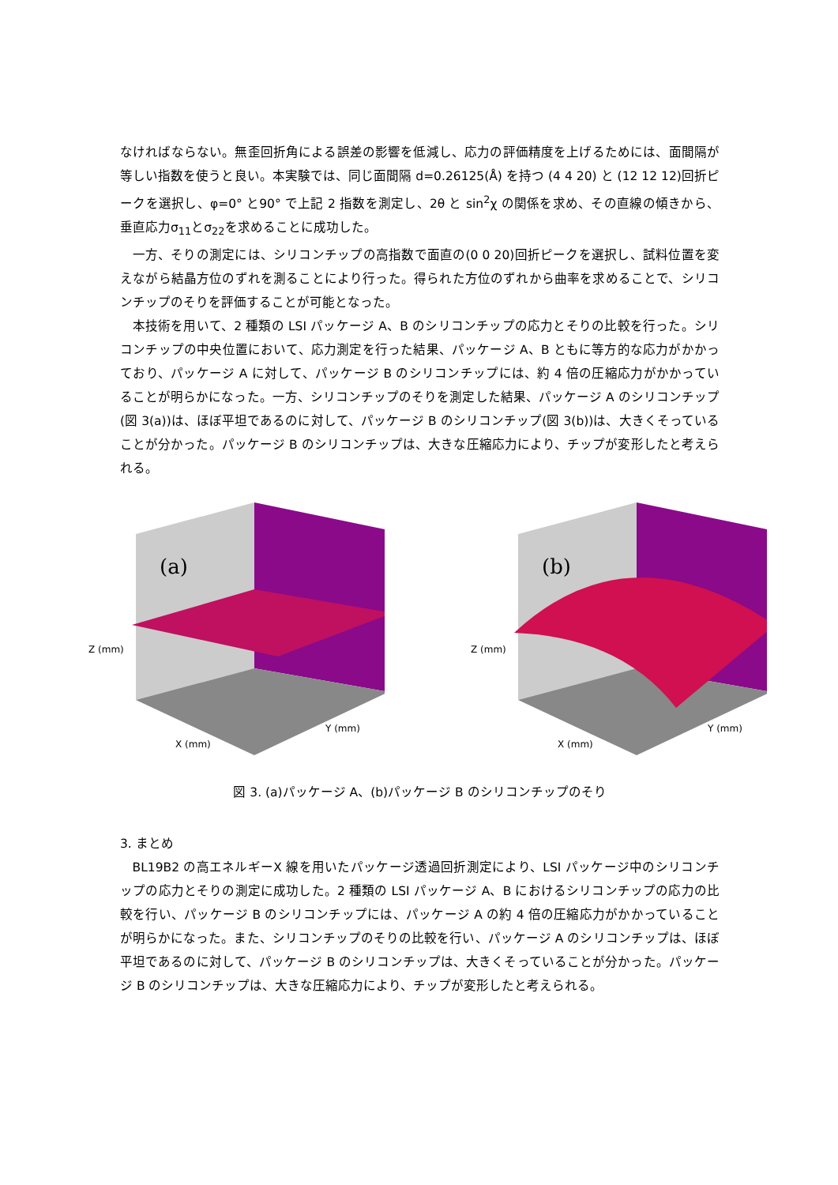なければならない。無歪回折角による誤差の影響を低減し、応力の評価精度を上げるためには、面間隔が等しい指数を使うと良い。本実験では、同じ面間隔 d=0.26125(Å) を持つ (4 4 20) と (12 12 12)回折ピークを選択し、φ=0° と90° で上記 2 指数を測定し、2θ と sin<sup>2</sup>χ の関係を求め、その直線の傾きから、垂直応力σ<sub>11</sub>とσ<sub>22</sub>を求めることに成功した。
一方、そりの測定には、シリコンチップの高指数で面直の(0 0 20)回折ピークを選択し、試料位置を変えながら結晶方位のずれを測ることにより行った。得られた方位のずれから曲率を求めることで、シリコンチップのそりを評価することが可能となった。
本技術を用いて、2 種類の LSI パッケージ A、B のシリコンチップの応力とそりの比較を行った。シリコンチップの中央位置において、応力測定を行った結果、パッケージ A、B ともに等方的な応力がかかっており、パッケージ A に対して、パッケージ B のシリコンチップには、約 4 倍の圧縮応力がかかっていることが明らかになった。一方、シリコンチップのそりを測定した結果、パッケージ A のシリコンチップ(図 3(a))は、ほぼ平坦であるのに対して、パッケージ B のシリコンチップ(図 3(b))は、大きくそっていることが分かった。パッケージ B のシリコンチップは、大きな圧縮応力により、チップが変形したと考えられる。
(a)
Z (mm)
X (mm)
Y (mm)
(b)
Z (mm)
X (mm)
Y (mm)
図 3. (a)パッケージ A、(b)パッケージ B のシリコンチップのそり
3. まとめ
BL19B2 の高エネルギーX 線を用いたパッケージ透過回折測定により、LSI パッケージ中のシリコンチップの応力とそりの測定に成功した。2 種類の LSI パッケージ A、B におけるシリコンチップの応力の比較を行い、パッケージ B のシリコンチップには、パッケージ A の約 4 倍の圧縮応力がかかっていることが明らかになった。また、シリコンチップのそりの比較を行い、パッケージ A のシリコンチップは、ほぼ平坦であるのに対して、パッケージ B のシリコンチップは、大きくそっていることが分かった。パッケージ B のシリコンチップは、大きな圧縮応力により、チップが変形したと考えられる。